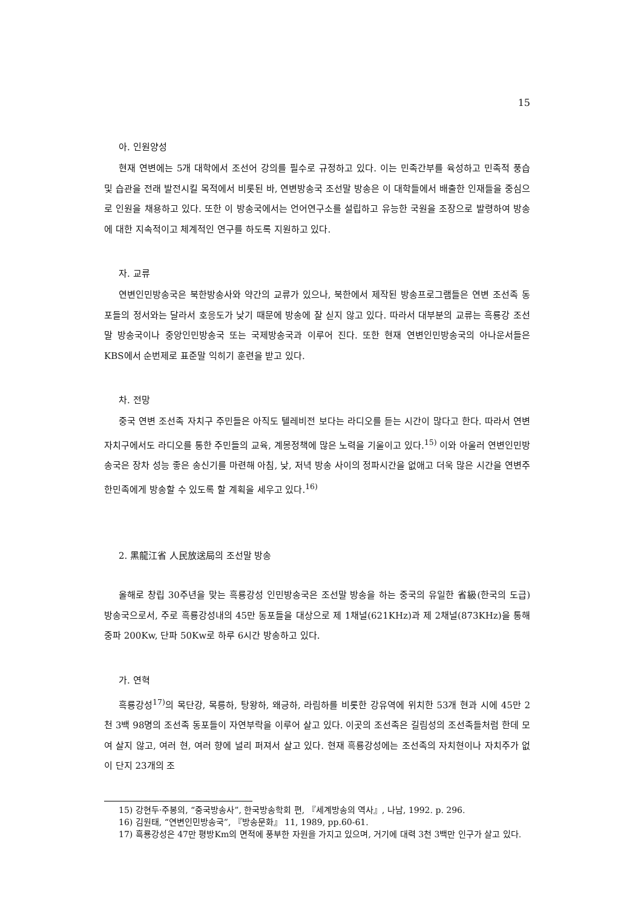15
아. 인원양성
현재 연변에는 5개 대학에서 조선어 강의를 필수로 규정하고 있다. 이는 민족간부를 육성하고 민족적 풍습 및 습관을 전래 발전시킬 목적에서 비롯된 바, 연변방송국 조선말 방송은 이 대학들에서 배출한 인재들을 중심으로 인원을 채용하고 있다. 또한 이 방송국에서는 언어연구소를 설립하고 유능한 국원을 조장으로 발령하여 방송에 대한 지속적이고 체계적인 연구를 하도록 지원하고 있다.
자. 교류
연변인민방송국은 북한방송사와 약간의 교류가 있으나, 북한에서 제작된 방송프로그램들은 연변 조선족 동포들의 정서와는 달라서 호응도가 낮기 때문에 방송에 잘 싣지 않고 있다. 따라서 대부분의 교류는 흑룡강 조선말 방송국이나 중앙인민방송국 또는 국제방송국과 이루어 진다. 또한 현재 연변인민방송국의 아나운서들은 KBS에서 순번제로 표준말 익히기 훈련을 받고 있다.
차. 전망
중국 연변 조선족 자치구 주민들은 아직도 텔레비전 보다는 라디오를 듣는 시간이 많다고 한다. 따라서 연변 자치구에서도 라디오를 통한 주민들의 교육, 계몽정책에 많은 노력을 기울이고 있다.<sup>15)</sup> 이와 아울러 연변인민방송국은 장차 성능 좋은 송신기를 마련해 아침, 낮, 저녁 방송 사이의 정파시간을 없애고 더욱 많은 시간을 연변주 한민족에게 방송할 수 있도록 할 계획을 세우고 있다.<sup>16)</sup>
2. 黑龍江省 人民放送局의 조선말 방송
올해로 창립 30주년을 맞는 흑룡강성 인민방송국은 조선말 방송을 하는 중국의 유일한 省級(한국의 도급) 방송국으로서, 주로 흑룡강성내의 45만 동포들을 대상으로 제 1채널(621KHz)과 제 2채널(873KHz)을 통해 중파 200Kw, 단파 50Kw로 하루 6시간 방송하고 있다.
가. 연혁
흑룡강성<sup>17)</sup>의 목단강, 목릉하, 탕왕하, 왜긍하, 라림하를 비롯한 강유역에 위치한 53개 현과 시에 45만 2천 3백 98명의 조선족 동포들이 자연부락을 이루어 살고 있다. 이곳의 조선족은 길림성의 조선족들처럼 한데 모여 살지 않고, 여러 현, 여러 향에 널리 퍼져서 살고 있다. 현재 흑룡강성에는 조선족의 자치현이나 자치주가 없이 단지 23개의 조
15) 강현두·주봉의, “중국방송사”, 한국방송학회 편, 『세계방송의 역사』, 나남, 1992. p. 296.
16) 김원태, “연변인민방송국”, 『방송문화』 11, 1989, pp.60-61.
17) 흑룡강성은 47만 평방Km의 면적에 풍부한 자원을 가지고 있으며, 거기에 대력 3천 3백만 인구가 살고 있다.